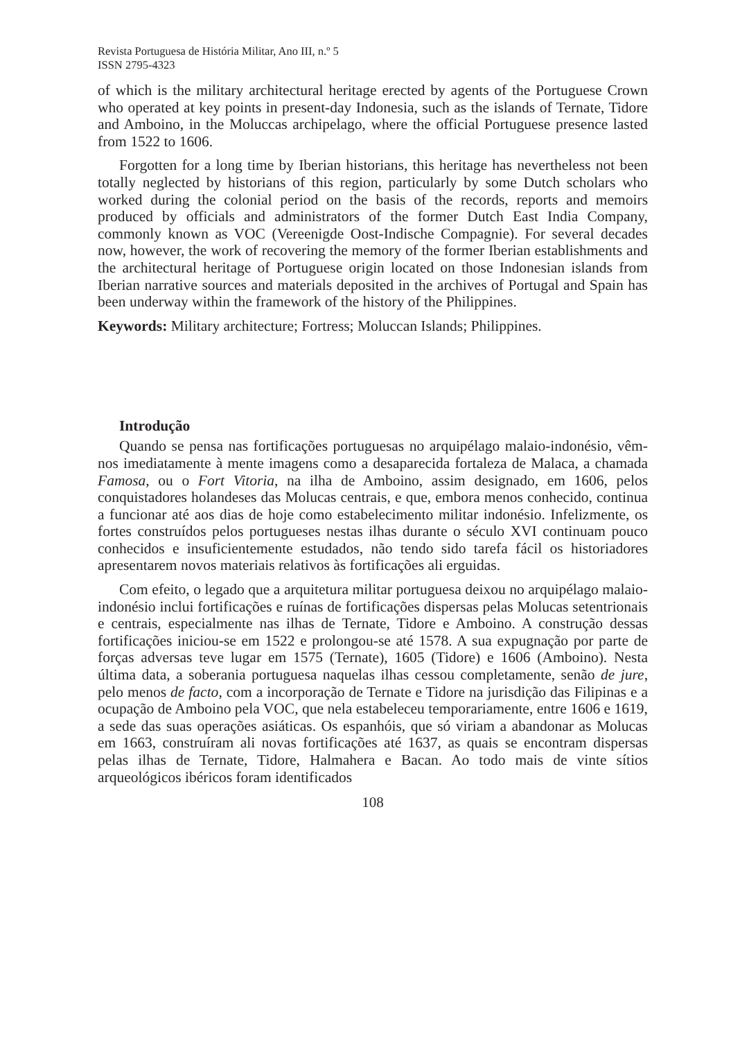Revista Portuguesa de História Militar, Ano III, n.º 5
ISSN 2795-4323
of which is the military architectural heritage erected by agents of the Portuguese Crown who operated at key points in present-day Indonesia, such as the islands of Ternate, Tidore and Amboino, in the Moluccas archipelago, where the official Portuguese presence lasted from 1522 to 1606.
Forgotten for a long time by Iberian historians, this heritage has nevertheless not been totally neglected by historians of this region, particularly by some Dutch scholars who worked during the colonial period on the basis of the records, reports and memoirs produced by officials and administrators of the former Dutch East India Company, commonly known as VOC (Vereenigde Oost-Indische Compagnie). For several decades now, however, the work of recovering the memory of the former Iberian establishments and the architectural heritage of Portuguese origin located on those Indonesian islands from Iberian narrative sources and materials deposited in the archives of Portugal and Spain has been underway within the framework of the history of the Philippines.
Keywords: Military architecture; Fortress; Moluccan Islands; Philippines.
Introdução
Quando se pensa nas fortificações portuguesas no arquipélago malaio-indonésio, vêm-nos imediatamente à mente imagens como a desaparecida fortaleza de Malaca, a chamada Famosa, ou o Fort Vitoria, na ilha de Amboino, assim designado, em 1606, pelos conquistadores holandeses das Molucas centrais, e que, embora menos conhecido, continua a funcionar até aos dias de hoje como estabelecimento militar indonésio. Infelizmente, os fortes construídos pelos portugueses nestas ilhas durante o século XVI continuam pouco conhecidos e insuficientemente estudados, não tendo sido tarefa fácil os historiadores apresentarem novos materiais relativos às fortificações ali erguidas.
Com efeito, o legado que a arquitetura militar portuguesa deixou no arquipélago malaio-indonésio inclui fortificações e ruínas de fortificações dispersas pelas Molucas setentrionais e centrais, especialmente nas ilhas de Ternate, Tidore e Amboino. A construção dessas fortificações iniciou-se em 1522 e prolongou-se até 1578. A sua expugnação por parte de forças adversas teve lugar em 1575 (Ternate), 1605 (Tidore) e 1606 (Amboino). Nesta última data, a soberania portuguesa naquelas ilhas cessou completamente, senão de jure, pelo menos de facto, com a incorporação de Ternate e Tidore na jurisdição das Filipinas e a ocupação de Amboino pela VOC, que nela estabeleceu temporariamente, entre 1606 e 1619, a sede das suas operações asiáticas. Os espanhóis, que só viriam a abandonar as Molucas em 1663, construíram ali novas fortificações até 1637, as quais se encontram dispersas pelas ilhas de Ternate, Tidore, Halmahera e Bacan. Ao todo mais de vinte sítios arqueológicos ibéricos foram identificados
108